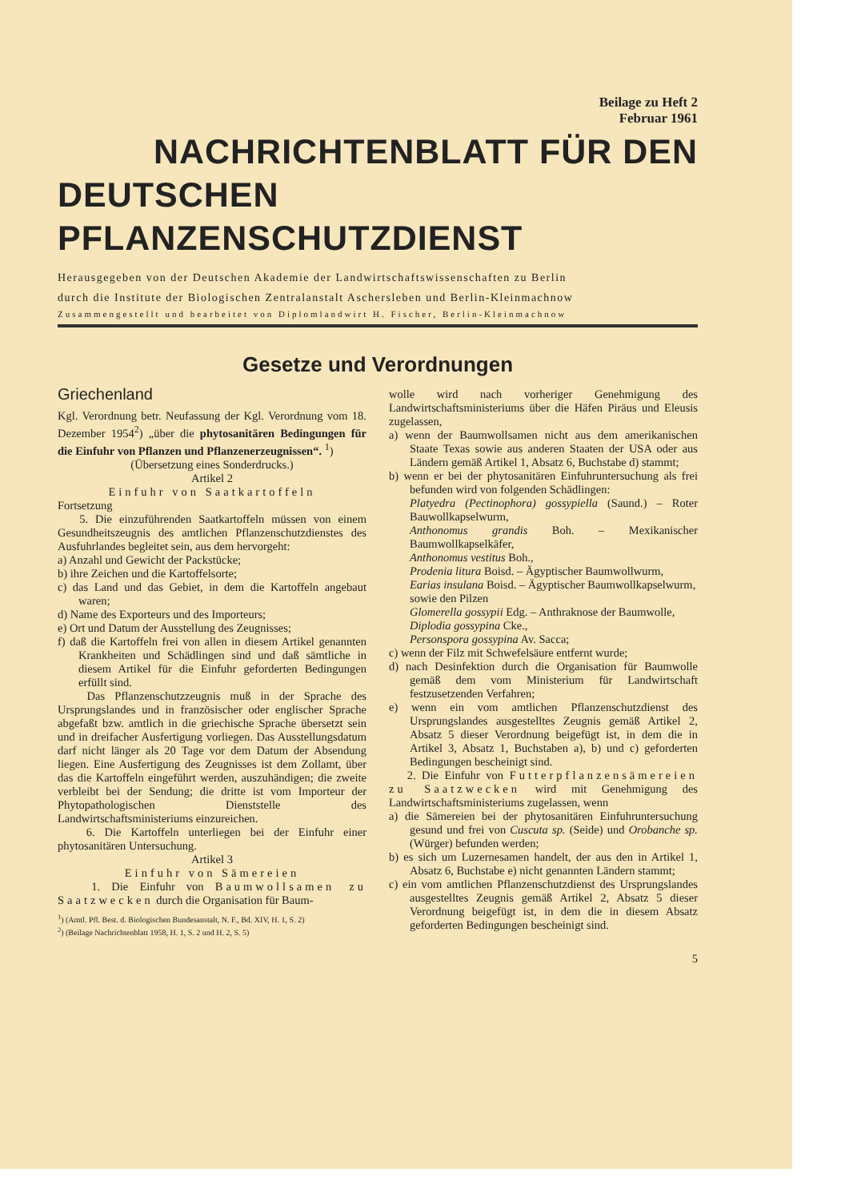Beilage zu Heft 2
Februar 1961
NACHRICHTENBLATT FÜR DEN
DEUTSCHEN PFLANZENSCHUTZDIENST
Herausgegeben von der Deutschen Akademie der Landwirtschaftswissenschaften zu Berlin
durch die Institute der Biologischen Zentralanstalt Aschersleben und Berlin-Kleinmachnow
Zusammengestellt und bearbeitet von Diplomlandwirt H. Fischer, Berlin-Kleinmachnow
Gesetze und Verordnungen
Griechenland
Kgl. Verordnung betr. Neufassung der Kgl. Verordnung vom 18. Dezember 1954<sup>2</sup>) „über die phytosanitären Bedingungen für die Einfuhr von Pflanzen und Pflanzenerzeugnissen“. <sup>1</sup>)
(Übersetzung eines Sonderdrucks.)
Artikel 2
Einfuhr von Saatkartoffeln
Fortsetzung
5. Die einzuführenden Saatkartoffeln müssen von einem Gesundheitszeugnis des amtlichen Pflanzenschutzdienstes des Ausfuhrlandes begleitet sein, aus dem hervorgeht:
a) Anzahl und Gewicht der Packstücke;
b) ihre Zeichen und die Kartoffelsorte;
c) das Land und das Gebiet, in dem die Kartoffeln angebaut waren;
d) Name des Exporteurs und des Importeurs;
e) Ort und Datum der Ausstellung des Zeugnisses;
f) daß die Kartoffeln frei von allen in diesem Artikel genannten Krankheiten und Schädlingen sind und daß sämtliche in diesem Artikel für die Einfuhr geforderten Bedingungen erfüllt sind.
Das Pflanzenschutzzeugnis muß in der Sprache des Ursprungslandes und in französischer oder englischer Sprache abgefaßt bzw. amtlich in die griechische Sprache übersetzt sein und in dreifacher Ausfertigung vorliegen. Das Ausstellungsdatum darf nicht länger als 20 Tage vor dem Datum der Absendung liegen. Eine Ausfertigung des Zeugnisses ist dem Zollamt, über das die Kartoffeln eingeführt werden, auszuhändigen; die zweite verbleibt bei der Sendung; die dritte ist vom Importeur der Phytopathologischen Dienststelle des Landwirtschaftsministeriums einzureichen.
6. Die Kartoffeln unterliegen bei der Einfuhr einer phytosanitären Untersuchung.
Artikel 3
Einfuhr von Sämereien
1. Die Einfuhr von Baumwollsamen zu Saatzwecken durch die Organisation für Baum-
<sup>1</sup>) (Amtl. Pfl. Best. d. Biologischen Bundesanstalt, N. F., Bd. XIV, H. 1, S. 2)
<sup>2</sup>) (Beilage Nachrichtenblatt 1958, H. 1, S. 2 und H. 2, S. 5)
wolle wird nach vorheriger Genehmigung des Landwirtschaftsministeriums über die Häfen Piräus und Eleusis zugelassen,
a) wenn der Baumwollsamen nicht aus dem amerikanischen Staate Texas sowie aus anderen Staaten der USA oder aus Ländern gemäß Artikel 1, Absatz 6, Buchstabe d) stammt;
b) wenn er bei der phytosanitären Einfuhruntersuchung als frei befunden wird von folgenden Schädlingen:
Platyedra (Pectinophora) gossypiella (Saund.) – Roter Bauwollkapselwurm,
Anthonomus grandis Boh. – Mexikanischer Baumwollkapselkäfer,
Anthonomus vestitus Boh.,
Prodenia litura Boisd. – Ägyptischer Baumwollwurm,
Earias insulana Boisd. – Ägyptischer Baumwollkapselwurm,
sowie den Pilzen
Glomerella gossypii Edg. – Anthraknose der Baumwolle,
Diplodia gossypina Cke.,
Personspora gossypina Av. Sacca;
c) wenn der Filz mit Schwefelsäure entfernt wurde;
d) nach Desinfektion durch die Organisation für Baumwolle gemäß dem vom Ministerium für Landwirtschaft festzusetzenden Verfahren;
e) wenn ein vom amtlichen Pflanzenschutzdienst des Ursprungslandes ausgestelltes Zeugnis gemäß Artikel 2, Absatz 5 dieser Verordnung beigefügt ist, in dem die in Artikel 3, Absatz 1, Buchstaben a), b) und c) geforderten Bedingungen bescheinigt sind.
2. Die Einfuhr von Futterpflanzensämereien zu Saatzwecken wird mit Genehmigung des Landwirtschaftsministeriums zugelassen, wenn
a) die Sämereien bei der phytosanitären Einfuhruntersuchung gesund und frei von Cuscuta sp. (Seide) und Orobanche sp. (Würger) befunden werden;
b) es sich um Luzernesamen handelt, der aus den in Artikel 1, Absatz 6, Buchstabe e) nicht genannten Ländern stammt;
c) ein vom amtlichen Pflanzenschutzdienst des Ursprungslandes ausgestelltes Zeugnis gemäß Artikel 2, Absatz 5 dieser Verordnung beigefügt ist, in dem die in diesem Absatz geforderten Bedingungen bescheinigt sind.
5